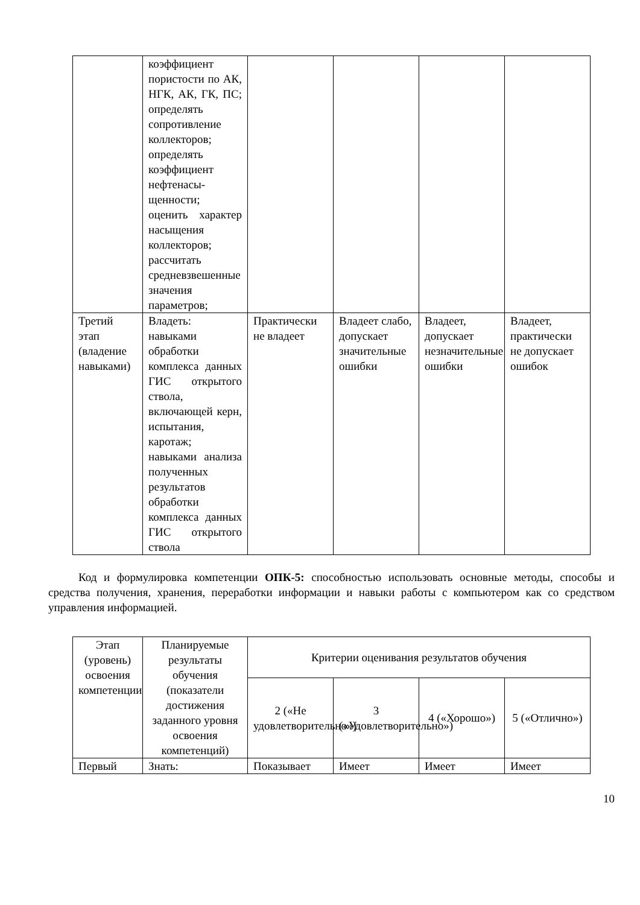| | коэффициент пористости по АК, НГК, АК, ГК, ПС; определять сопротивление коллекторов; определять коэффициент нефтенасы-щенности; оценить характер насыщения коллекторов; рассчитать средневзвешенные значения параметров; | | | | |
| Третий этап (владение навыками) | Владеть: навыками обработки комплекса данных ГИС открытого ствола, включающей керн, испытания, каротаж; навыками анализа полученных результатов обработки комплекса данных ГИС открытого ствола | Практически не владеет | Владеет слабо, допускает значительные ошибки | Владеет, допускает незначительные ошибки | Владеет, практически не допускает ошибок |
Код и формулировка компетенции ОПК-5: способностью использовать основные методы, способы и средства получения, хранения, переработки информации и навыки работы с компьютером как со средством управления информацией.
| Этап (уровень) освоения компетенции | Планируемые результаты обучения (показатели достижения заданного уровня освоения компетенций) | Критерии оценивания результатов обучения | | | |
| --- | --- | --- | --- | --- | --- |
| | | 2 («Не удовлетворительно») | 3 («Удовлетворительно») | 4 («Хорошо») | 5 («Отлично») |
| Первый | Знать: | Показывает | Имеет | Имеет | Имеет |
10